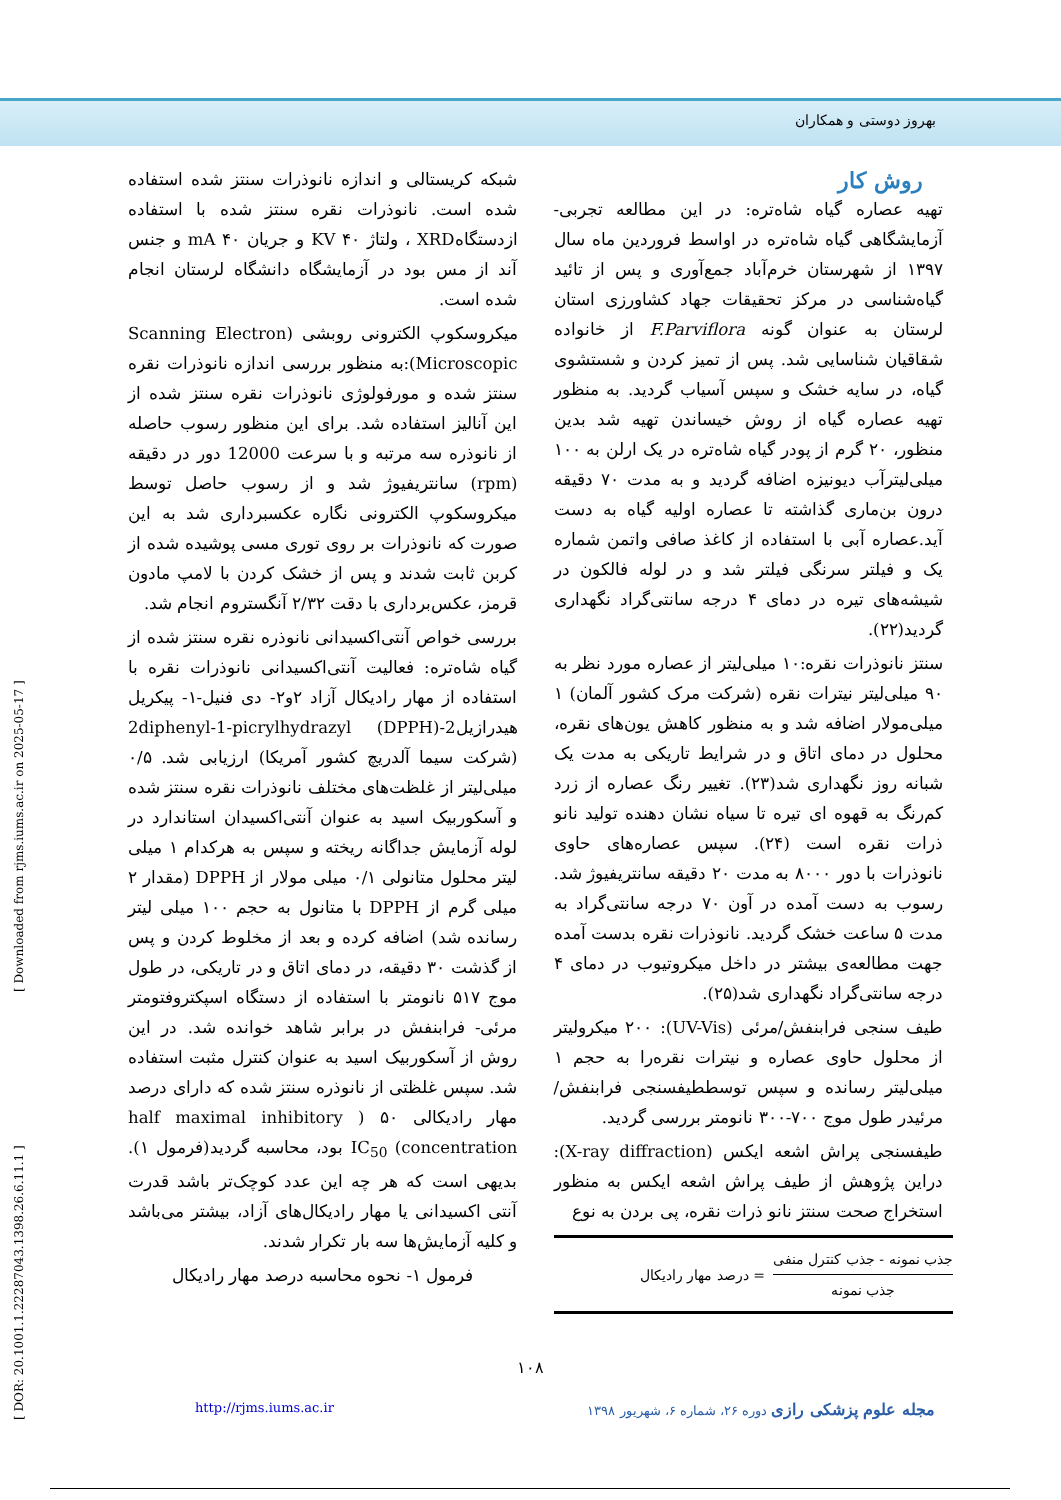بهروز دوستی و همکاران
[ DOR: 20.1001.1.22287043.1398.26.6.11.1 ] [ Downloaded from rjms.iums.ac.ir on 2025-05-17 ]
روش کار
تهیه عصاره گیاه شاه‌تره: در این مطالعه تجربی- آزمایشگاهی گیاه شاه‌تره در اواسط فروردین ماه سال ۱۳۹۷ از شهرستان خرم‌آباد جمع‌آوری و پس از تائید گیاه‌شناسی در مرکز تحقیقات جهاد کشاورزی استان لرستان به عنوان گونه F.Parviflora از خانواده شقاقیان شناسایی شد. پس از تمیز کردن و شستشوی گیاه، در سایه خشک و سپس آسیاب گردید. به منظور تهیه عصاره گیاه از روش خیساندن تهیه شد بدین منظور، ۲۰ گرم از پودر گیاه شاه‌تره در یک ارلن به ۱۰۰ میلی‌لیترآب دیونیزه اضافه گردید و به مدت ۷۰ دقیقه درون بن‌ماری گذاشته تا عصاره اولیه گیاه به دست آید.عصاره آبی با استفاده از کاغذ صافی واتمن شماره یک و فیلتر سرنگی فیلتر شد و در لوله فالکون در شیشه‌های تیره در دمای ۴ درجه سانتی‌گراد نگهداری گردید(۲۲).
سنتز نانوذرات نقره:۱۰ میلی‌لیتر از عصاره مورد نظر به ۹۰ میلی‌لیتر نیترات نقره (شرکت مرک کشور آلمان) ۱ میلی‌مولار اضافه شد و به منظور کاهش یون‌های نقره، محلول در دمای اتاق و در شرایط تاریکی به مدت یک شبانه روز نگهداری شد(۲۳). تغییر رنگ عصاره از زرد کم‌رنگ به قهوه ای تیره تا سیاه نشان دهنده تولید نانو ذرات نقره است (۲۴). سپس عصاره‌های حاوی نانوذرات با دور ۸۰۰۰ به مدت ۲۰ دقیقه سانتریفیوژ شد. رسوب به دست آمده در آون ۷۰ درجه سانتی‌گراد به مدت ۵ ساعت خشک گردید. نانوذرات نقره بدست آمده جهت مطالعه‌ی بیشتر در داخل میکروتیوب در دمای ۴ درجه سانتی‌گراد نگهداری شد(۲۵).
طیف سنجی فرابنفش/مرئی (UV-Vis): ۲۰۰ میکرولیتر از محلول حاوی عصاره و نیترات نقره‌را به حجم ۱ میلی‌لیتر رسانده و سپس توسططیفسنجی فرابنفش/ مرئیدر طول موج ۷۰۰-۳۰۰ نانومتر بررسی گردید.
طیفسنجی پراش اشعه ایکس (X-ray diffraction): دراین پژوهش از طیف پراش اشعه ایکس به منظور استخراج صحت سنتز نانو ذرات نقره، پی بردن به نوع
جذب نمونه - جذب کنترل منفی
جذب نمونه
= درصد مهار رادیکال
شبکه کریستالی و اندازه نانوذرات سنتز شده استفاده شده است. نانوذرات نقره سنتز شده با استفاده ازدستگاهXRD ، ولتاژ ۴۰ KV و جریان ۴۰ mA و جنس آند از مس بود در آزمایشگاه دانشگاه لرستان انجام شده است.
میکروسکوپ الکترونی روبشی (Scanning Electron Microscopic):به منظور بررسی اندازه نانوذرات نقره سنتز شده و مورفولوژی نانوذرات نقره سنتز شده از این آنالیز استفاده شد. برای این منظور رسوب حاصله از نانوذره سه مرتبه و با سرعت 12000 دور در دقیقه (rpm) سانتریفیوژ شد و از رسوب حاصل توسط میکروسکوپ الکترونی نگاره عکسبرداری شد به این صورت که نانوذرات بر روی توری مسی پوشیده شده از کربن ثابت شدند و پس از خشک کردن با لامپ مادون قرمز، عکس‌برداری با دقت ۲/۳۲ آنگستروم انجام شد.
بررسی خواص آنتی‌اکسیدانی نانوذره نقره سنتز شده از گیاه شاه‌تره: فعالیت آنتی‌اکسیدانی نانوذرات نقره با استفاده از مهار رادیکال آزاد ۲و۲- دی فنیل-۱- پیکریل هیدرازیل2-2diphenyl-1-picrylhydrazyl (DPPH) (شرکت سیما آلدریچ کشور آمریکا) ارزیابی شد. ۰/۵ میلی‌لیتر از غلظت‌های مختلف نانوذرات نقره سنتز شده و آسکوربیک اسید به عنوان آنتی‌اکسیدان استاندارد در لوله آزمایش جداگانه ریخته و سپس به هرکدام ۱ میلی لیتر محلول متانولی ۰/۱ میلی مولار از DPPH (مقدار ۲ میلی گرم از DPPH با متانول به حجم ۱۰۰ میلی لیتر رسانده شد) اضافه کرده و بعد از مخلوط کردن و پس از گذشت ۳۰ دقیقه، در دمای اتاق و در تاریکی، در طول موج ۵۱۷ نانومتر با استفاده از دستگاه اسپکتروفتومتر مرئی- فرابنفش در برابر شاهد خوانده شد. در این روش از آسکوربیک اسید به عنوان کنترل مثبت استفاده شد. سپس غلظتی از نانوذره سنتز شده که دارای درصد مهار رادیکالی ۵۰ ( half maximal inhibitory concentration) IC<sub>50</sub> بود، محاسبه گردید(فرمول ۱). بدیهی است که هر چه این عدد کوچک‌تر باشد قدرت آنتی اکسیدانی یا مهار رادیکال‌های آزاد، بیشتر می‌باشد و کلیه آزمایش‌ها سه بار تکرار شدند.
فرمول ۱- نحوه محاسبه درصد مهار رادیکال
۱۰۸
http://rjms.iums.ac.ir مجله علوم پزشکی رازی دوره ۲۶، شماره ۶، شهریور ۱۳۹۸